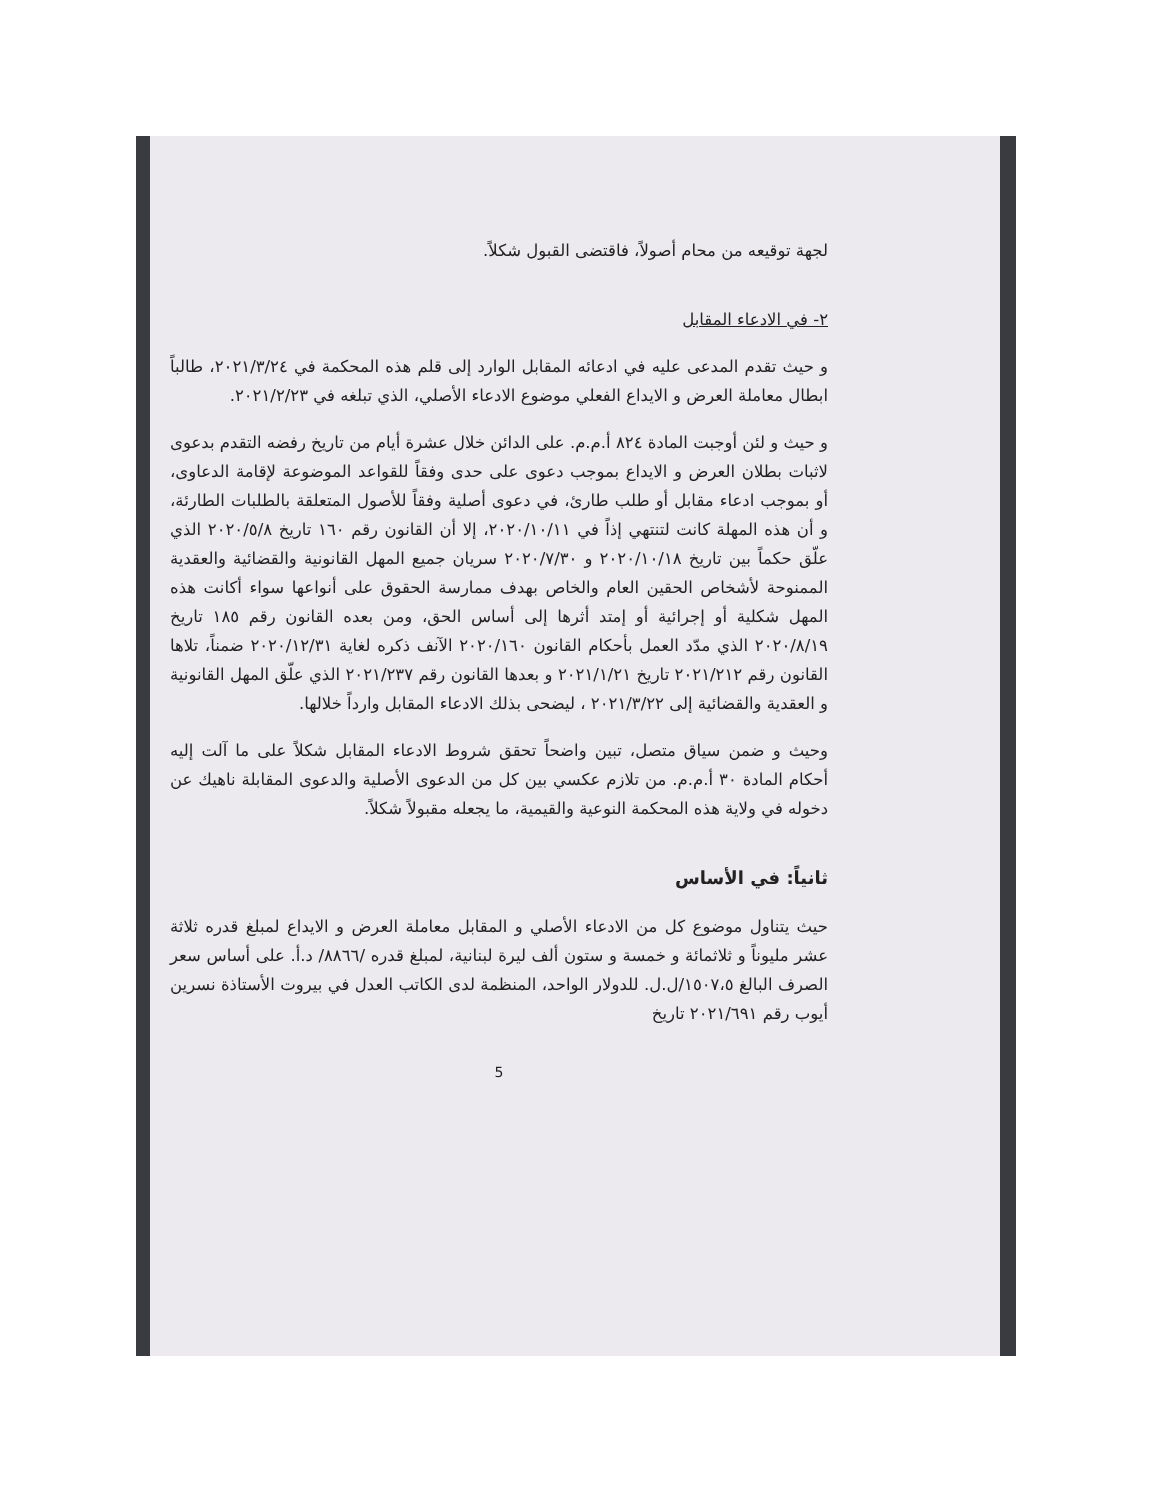لجهة توقيعه من محام أصولاً، فاقتضى القبول شكلاً.
٢- في الادعاء المقابل
و حيث تقدم المدعى عليه في ادعائه المقابل الوارد إلى قلم هذه المحكمة في ٢٠٢١/٣/٢٤، طالباً ابطال معاملة العرض و الايداع الفعلي موضوع الادعاء الأصلي، الذي تبلغه في ٢٠٢١/٢/٢٣.
و حيث و لئن أوجبت المادة ٨٢٤ أ.م.م. على الدائن خلال عشرة أيام من تاريخ رفضه التقدم بدعوى لاثبات بطلان العرض و الايداع بموجب دعوى على حدى وفقاً للقواعد الموضوعة لإقامة الدعاوى، أو بموجب ادعاء مقابل أو طلب طارئ، في دعوى أصلية وفقاً للأصول المتعلقة بالطلبات الطارئة، و أن هذه المهلة كانت لتنتهي إذاً في ٢٠٢٠/١٠/١١، إلا أن القانون رقم ١٦٠ تاريخ ٢٠٢٠/٥/٨ الذي علّق حكماً بين تاريخ ٢٠٢٠/١٠/١٨ و ٢٠٢٠/٧/٣٠ سريان جميع المهل القانونية والقضائية والعقدية الممنوحة لأشخاص الحقين العام والخاص بهدف ممارسة الحقوق على أنواعها سواء أكانت هذه المهل شكلية أو إجرائية أو إمتد أثرها إلى أساس الحق، ومن بعده القانون رقم ١٨٥ تاريخ ٢٠٢٠/٨/١٩ الذي مدّد العمل بأحكام القانون ٢٠٢٠/١٦٠ الآنف ذكره لغاية ٢٠٢٠/١٢/٣١ ضمناً، تلاها القانون رقم ٢٠٢١/٢١٢ تاريخ ٢٠٢١/١/٢١ و بعدها القانون رقم ٢٠٢١/٢٣٧ الذي علّق المهل القانونية و العقدية والقضائية إلى ٢٠٢١/٣/٢٢ ، ليضحى بذلك الادعاء المقابل وارداً خلالها.
وحيث و ضمن سياق متصل، تبين واضحاً تحقق شروط الادعاء المقابل شكلاً على ما آلت إليه أحكام المادة ٣٠ أ.م.م. من تلازم عكسي بين كل من الدعوى الأصلية والدعوى المقابلة ناهيك عن دخوله في ولاية هذه المحكمة النوعية والقيمية، ما يجعله مقبولاً شكلاً.
ثانياً: في الأساس
حيث يتناول موضوع كل من الادعاء الأصلي و المقابل معاملة العرض و الايداع لمبلغ قدره ثلاثة عشر مليوناً و ثلاثمائة و خمسة و ستون ألف ليرة لبنانية، لمبلغ قدره /٨٨٦٦/ د.أ. على أساس سعر الصرف البالغ ١٥٠٧،٥/ل.ل. للدولار الواحد، المنظمة لدى الكاتب العدل في بيروت الأستاذة نسرين أيوب رقم ٢٠٢١/٦٩١ تاريخ
5